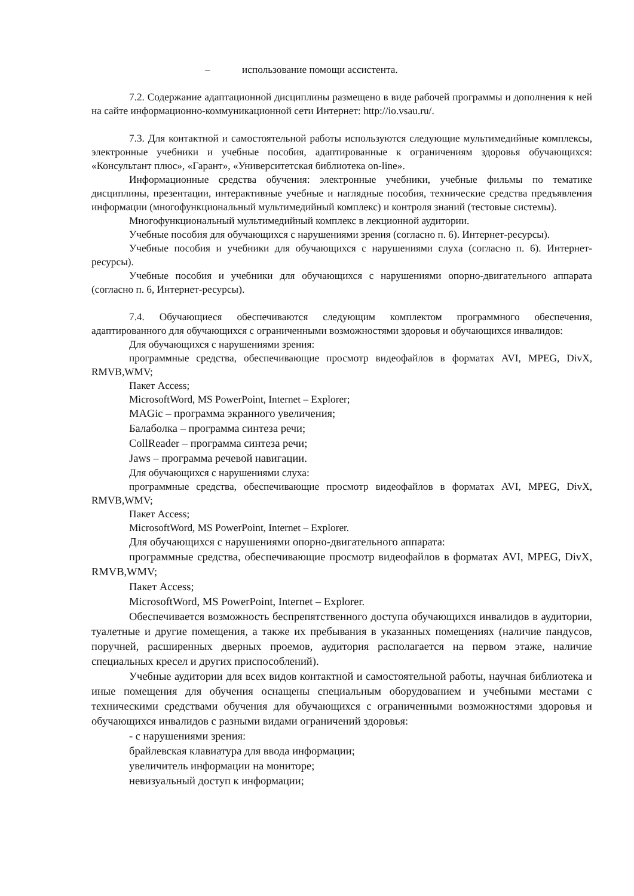– использование помощи ассистента.
7.2. Содержание адаптационной дисциплины размещено в виде рабочей программы и дополнения к ней на сайте информационно-коммуникационной сети Интернет: http://io.vsau.ru/.
7.3. Для контактной и самостоятельной работы используются следующие мультимедийные комплексы, электронные учебники и учебные пособия, адаптированные к ограничениям здоровья обучающихся: «Консультант плюс», «Гарант», «Университетская библиотека on-line».
Информационные средства обучения: электронные учебники, учебные фильмы по тематике дисциплины, презентации, интерактивные учебные и наглядные пособия, технические средства предъявления информации (многофункциональный мультимедийный комплекс) и контроля знаний (тестовые системы).
Многофункциональный мультимедийный комплекс в лекционной аудитории.
Учебные пособия для обучающихся с нарушениями зрения (согласно п. 6). Интернет-ресурсы).
Учебные пособия и учебники для обучающихся с нарушениями слуха (согласно п. 6). Интернет-ресурсы).
Учебные пособия и учебники для обучающихся с нарушениями опорно-двигательного аппарата (согласно п. 6, Интернет-ресурсы).
7.4. Обучающиеся обеспечиваются следующим комплектом программного обеспечения, адаптированного для обучающихся с ограниченными возможностями здоровья и обучающихся инвалидов:
Для обучающихся с нарушениями зрения:
программные средства, обеспечивающие просмотр видеофайлов в форматах AVI, MPEG, DivX, RMVB,WMV;
Пакет Access;
MicrosoftWord, MS PowerPoint, Internet – Explorer;
MAGic – программа экранного увеличения;
Балаболка – программа синтеза речи;
CollReader – программа синтеза речи;
Jaws – программа речевой навигации.
Для обучающихся с нарушениями слуха:
программные средства, обеспечивающие просмотр видеофайлов в форматах AVI, MPEG, DivX, RMVB,WMV;
Пакет Access;
MicrosoftWord, MS PowerPoint, Internet – Explorer.
Для обучающихся с нарушениями опорно-двигательного аппарата:
программные средства, обеспечивающие просмотр видеофайлов в форматах AVI, MPEG, DivX, RMVB,WMV;
Пакет Access;
MicrosoftWord, MS PowerPoint, Internet – Explorer.
Обеспечивается возможность беспрепятственного доступа обучающихся инвалидов в аудитории, туалетные и другие помещения, а также их пребывания в указанных помещениях (наличие пандусов, поручней, расширенных дверных проемов, аудитория располагается на первом этаже, наличие специальных кресел и других приспособлений).
Учебные аудитории для всех видов контактной и самостоятельной работы, научная библиотека и иные помещения для обучения оснащены специальным оборудованием и учебными местами с техническими средствами обучения для обучающихся с ограниченными возможностями здоровья и обучающихся инвалидов с разными видами ограничений здоровья:
- с нарушениями зрения:
брайлевская клавиатура для ввода информации;
увеличитель информации на мониторе;
невизуальный доступ к информации;